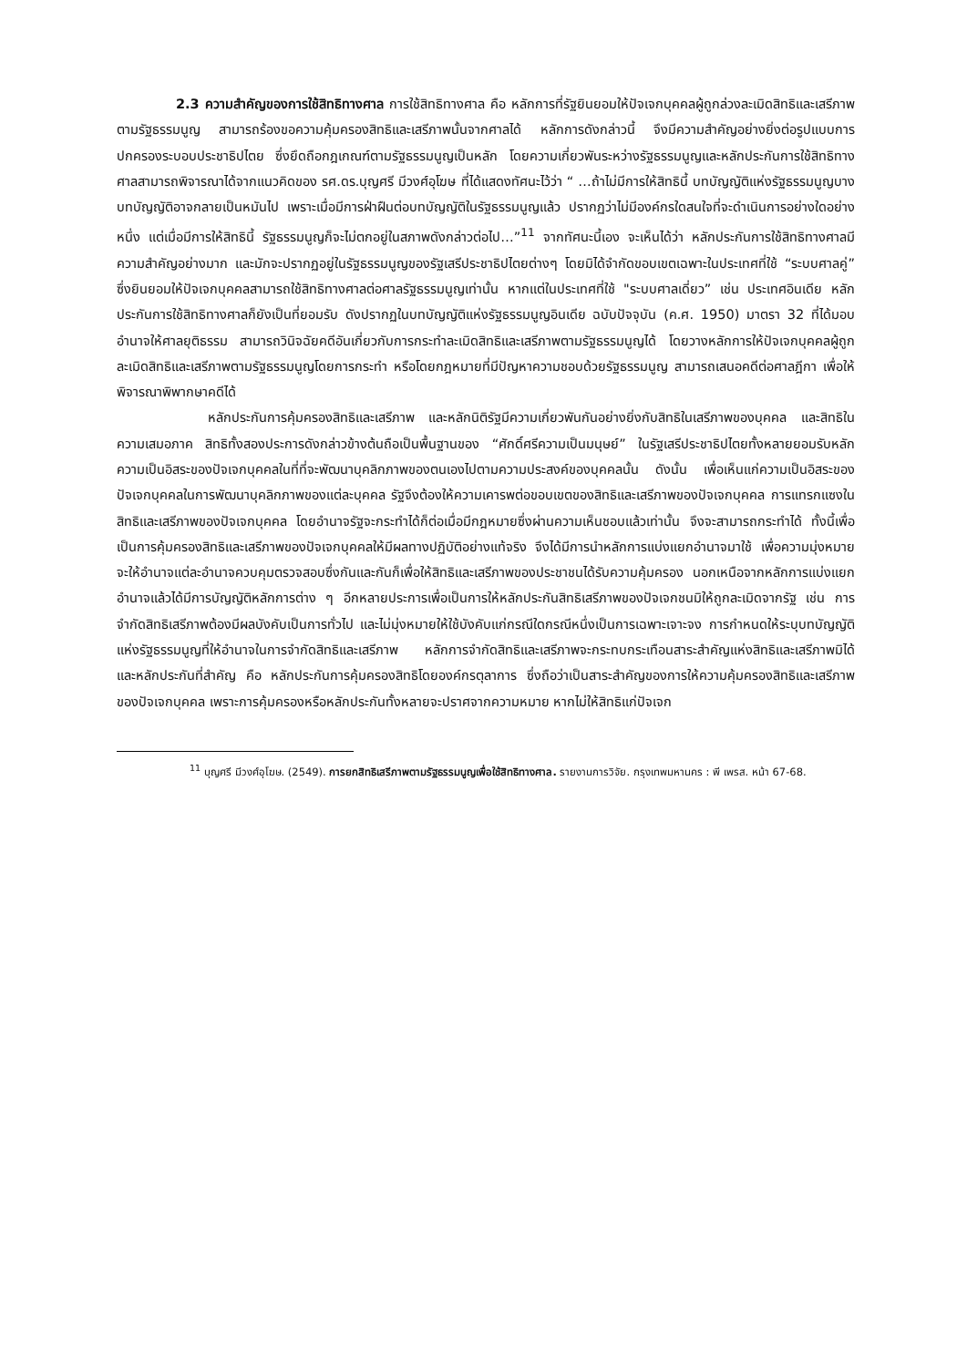2.3 ความสำคัญของการใช้สิทธิทางศาล การใช้สิทธิทางศาล คือ หลักการที่รัฐยินยอมให้ปัจเจกบุคคลผู้ถูกล่วงละเมิดสิทธิและเสรีภาพตามรัฐธรรมนูญ สามารถร้องขอความคุ้มครองสิทธิและเสรีภาพนั้นจากศาลได้ หลักการดังกล่าวนี้ จึงมีความสำคัญอย่างยิ่งต่อรูปแบบการปกครองระบอบประชาธิปไตย ซึ่งยึดถือกฎเกณฑ์ตามรัฐธรรมนูญเป็นหลัก โดยความเกี่ยวพันระหว่างรัฐธรรมนูญและหลักประกันการใช้สิทธิทางศาลสามารถพิจารณาได้จากแนวคิดของ รศ.ดร.บุญศรี มีวงศ์อุโฆษ ที่ได้แสดงทัศนะไว้ว่า “ …ถ้าไม่มีการให้สิทธินี้ บทบัญญัติแห่งรัฐธรรมนูญบางบทบัญญัติอาจกลายเป็นหมันไป เพราะเมื่อมีการฝ่าฝืนต่อบทบัญญัติในรัฐธรรมนูญแล้ว ปรากฏว่าไม่มีองค์กรใดสนใจที่จะดำเนินการอย่างใดอย่างหนึ่ง แต่เมื่อมีการให้สิทธินี้ รัฐธรรมนูญก็จะไม่ตกอยู่ในสภาพดังกล่าวต่อไป…”<sup>11</sup> จากทัศนะนี้เอง จะเห็นได้ว่า หลักประกันการใช้สิทธิทางศาลมีความสำคัญอย่างมาก และมักจะปรากฏอยู่ในรัฐธรรมนูญของรัฐเสรีประชาธิปไตยต่างๆ โดยมิได้จำกัดขอบเขตเฉพาะในประเทศที่ใช้ “ระบบศาลคู่” ซึ่งยินยอมให้ปัจเจกบุคคลสามารถใช้สิทธิทางศาลต่อศาลรัฐธรรมนูญเท่านั้น หากแต่ในประเทศที่ใช้ "ระบบศาลเดี่ยว” เช่น ประเทศอินเดีย หลักประกันการใช้สิทธิทางศาลก็ยังเป็นที่ยอมรับ ดังปรากฏในบทบัญญัติแห่งรัฐธรรมนูญอินเดีย ฉบับปัจจุบัน (ค.ศ. 1950) มาตรา 32 ที่ได้มอบอำนาจให้ศาลยุติธรรม สามารถวินิจฉัยคดีอันเกี่ยวกับการกระทำละเมิดสิทธิและเสรีภาพตามรัฐธรรมนูญได้ โดยวางหลักการให้ปัจเจกบุคคลผู้ถูกละเมิดสิทธิและเสรีภาพตามรัฐธรรมนูญโดยการกระทำ หรือโดยกฎหมายที่มีปัญหาความชอบด้วยรัฐธรรมนูญ สามารถเสนอคดีต่อศาลฎีกา เพื่อให้พิจารณาพิพากษาคดีได้
หลักประกันการคุ้มครองสิทธิและเสรีภาพ และหลักนิติรัฐมีความเกี่ยวพันกันอย่างยิ่งกับสิทธิในเสรีภาพของบุคคล และสิทธิในความเสมอภาค สิทธิทั้งสองประการดังกล่าวข้างต้นถือเป็นพื้นฐานของ “ศักดิ์ศรีความเป็นมนุษย์” ในรัฐเสรีประชาธิปไตยทั้งหลายยอมรับหลักความเป็นอิสระของปัจเจกบุคคลในที่ที่จะพัฒนาบุคลิกภาพของตนเองไปตามความประสงค์ของบุคคลนั้น ดังนั้น เพื่อเห็นแก่ความเป็นอิสระของปัจเจกบุคคลในการพัฒนาบุคลิกภาพของแต่ละบุคคล รัฐจึงต้องให้ความเคารพต่อขอบเขตของสิทธิและเสรีภาพของปัจเจกบุคคล การแทรกแซงในสิทธิและเสรีภาพของปัจเจกบุคคล โดยอำนาจรัฐจะกระทำได้ก็ต่อเมื่อมีกฎหมายซึ่งผ่านความเห็นชอบแล้วเท่านั้น จึงจะสามารถกระทำได้ ทั้งนี้เพื่อเป็นการคุ้มครองสิทธิและเสรีภาพของปัจเจกบุคคลให้มีผลทางปฏิบัติอย่างแท้จริง จึงได้มีการนำหลักการแบ่งแยกอำนาจมาใช้ เพื่อความมุ่งหมายจะให้อำนาจแต่ละอำนาจควบคุมตรวจสอบซึ่งกันและกันก็เพื่อให้สิทธิและเสรีภาพของประชาชนได้รับความคุ้มครอง นอกเหนือจากหลักการแบ่งแยกอำนาจแล้วได้มีการบัญญัติหลักการต่าง ๆ อีกหลายประการเพื่อเป็นการให้หลักประกันสิทธิเสรีภาพของปัจเจกชนมิให้ถูกละเมิดจากรัฐ เช่น การจำกัดสิทธิเสรีภาพต้องมีผลบังคับเป็นการทั่วไป และไม่มุ่งหมายให้ใช้บังคับแก่กรณีใดกรณีหนึ่งเป็นการเฉพาะเจาะจง การกำหนดให้ระบุบทบัญญัติแห่งรัฐธรรมนูญที่ให้อำนาจในการจำกัดสิทธิและเสรีภาพ หลักการจำกัดสิทธิและเสรีภาพจะกระทบกระเทือนสาระสำคัญแห่งสิทธิและเสรีภาพมิได้ และหลักประกันที่สำคัญ คือ หลักประกันการคุ้มครองสิทธิโดยองค์กรตุลาการ ซึ่งถือว่าเป็นสาระสำคัญของการให้ความคุ้มครองสิทธิและเสรีภาพของปัจเจกบุคคล เพราะการคุ้มครองหรือหลักประกันทั้งหลายจะปราศจากความหมาย หากไม่ให้สิทธิแก่ปัจเจก
<sup>11</sup> บุญศรี มีวงศ์อุโฆษ. (2549). การยกสิทธิเสรีภาพตามรัฐธรรมนูญเพื่อใช้สิทธิทางศาล. รายงานการวิจัย. กรุงเทพมหานคร : พี เพรส. หน้า 67-68.